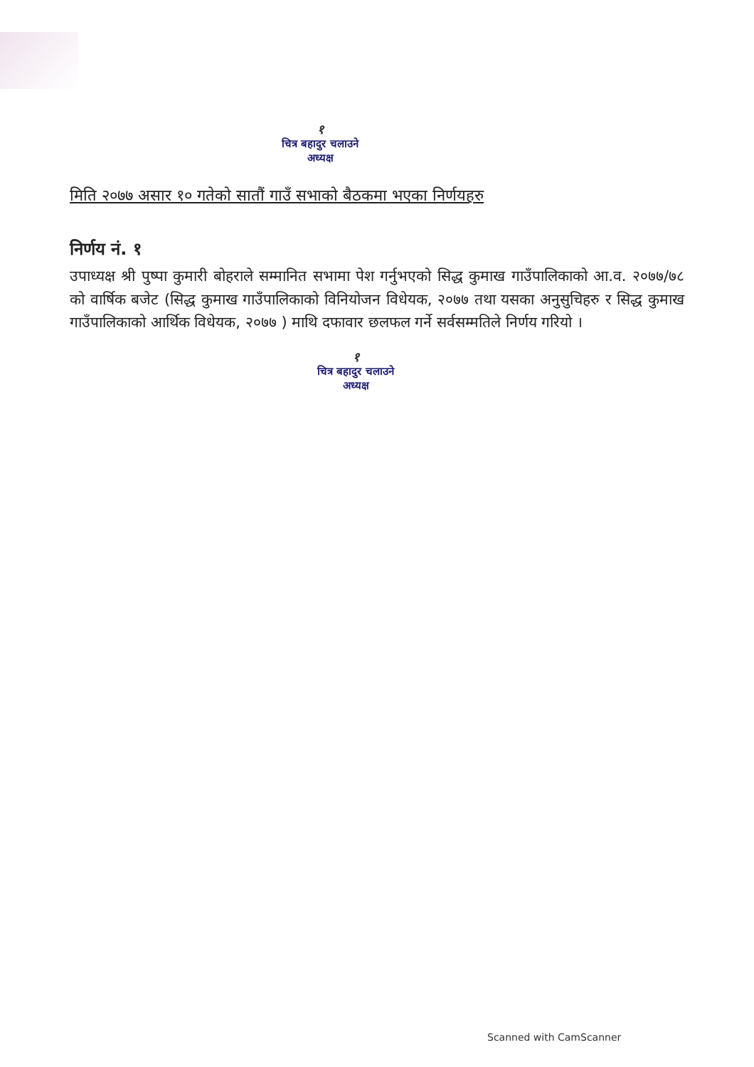१
चित्र बहादुर चलाउने
अध्यक्ष
मिति २०७७ असार १० गतेको सातौं गाउँ सभाको बैठकमा भएका निर्णयहरु
निर्णय नं. १
उपाध्यक्ष श्री पुष्पा कुमारी बोहराले सम्मानित सभामा पेश गर्नुभएको सिद्ध कुमाख गाउँपालिकाको आ.व. २०७७/७८ को वार्षिक बजेट (सिद्ध कुमाख गाउँपालिकाको विनियोजन विधेयक, २०७७ तथा यसका अनुसुचिहरु र सिद्ध कुमाख गाउँपालिकाको आर्थिक विधेयक, २०७७ ) माथि दफावार छलफल गर्ने सर्वसम्मतिले निर्णय गरियो ।
१
चित्र बहादुर चलाउने
अध्यक्ष
Scanned with CamScanner